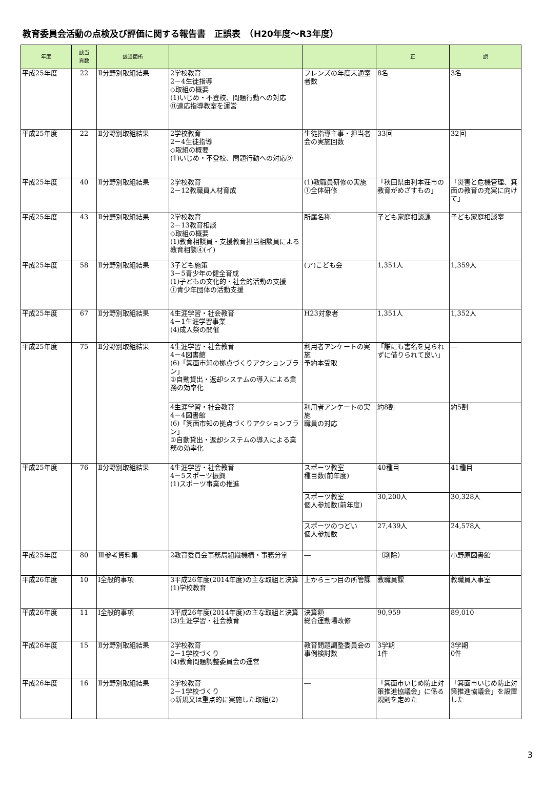教育委員会活動の点検及び評価に関する報告書　正誤表　（H20年度～R3年度）
| 年度 | 該当 頁数 | 該当箇所 | | | 正 | 誤 |
| --- | --- | --- | --- | --- | --- | --- |
| 平成25年度 | 22 | Ⅱ分野別取組結果 | 2学校教育 2－4生徒指導 ◇取組の概要 (1)いじめ・不登校、問題行動への対応 ⑪適応指導教室を運営 | フレンズの年度末通室者数 | 8名 | 3名 |
| 平成25年度 | 22 | Ⅱ分野別取組結果 | 2学校教育 2－4生徒指導 ◇取組の概要 (1)いじめ・不登校、問題行動への対応⑨ | 生徒指導主事・担当者会の実施回数 | 33回 | 32回 |
| 平成25年度 | 40 | Ⅱ分野別取組結果 | 2学校教育 2－12教職員人材育成 | (1)教職員研修の実施 ①全体研修 | 「秋田県由利本荘市の教育がめざすもの」 | 「災害と危機管理、箕面の教育の充実に向けて」 |
| 平成25年度 | 43 | Ⅱ分野別取組結果 | 2学校教育 2－13教育相談 ◇取組の概要 (1)教育相談員・支援教育担当相談員による教育相談④(イ) | 所属名称 | 子ども家庭相談課 | 子ども家庭相談室 |
| 平成25年度 | 58 | Ⅱ分野別取組結果 | 3子ども施策 3－5青少年の健全育成 (1)子どもの文化的・社会的活動の支援 ①青少年団体の活動支援 | (ア)こども会 | 1,351人 | 1,359人 |
| 平成25年度 | 67 | Ⅱ分野別取組結果 | 4生涯学習・社会教育 4－1生涯学習事業 (4)成人祭の開催 | H23対象者 | 1,351人 | 1,352人 |
| 平成25年度 | 75 | Ⅱ分野別取組結果 | 4生涯学習・社会教育 4－4図書館 (6)「箕面市知の拠点づくりアクションプラン」 ①自動貸出・返却システムの導入による業務の効率化 | 利用者アンケートの実施 予約本受取 | 「誰にも書名を見られずに借りられて良い」 | ― |
| | | | 4生涯学習・社会教育 4－4図書館 (6)「箕面市知の拠点づくりアクションプラン」 ①自動貸出・返却システムの導入による業務の効率化 | 利用者アンケートの実施 職員の対応 | 約8割 | 約5割 |
| 平成25年度 | 76 | Ⅱ分野別取組結果 | 4生涯学習・社会教育 4－5スポーツ振興 (1)スポーツ事業の推進 | スポーツ教室 種目数(前年度) | 40種目 | 41種目 |
| | | | | スポーツ教室 個人参加数(前年度) | 30,200人 | 30,328人 |
| | | | | スポーツのつどい 個人参加数 | 27,439人 | 24,578人 |
| 平成25年度 | 80 | Ⅲ参考資料集 | 2教育委員会事務局組織機構・事務分掌 | ― | （削除） | 小野原図書館 |
| 平成26年度 | 10 | Ⅰ全般的事項 | 3平成26年度(2014年度)の主な取組と決算 (1)学校教育 | 上から三つ目の所管課 | 教職員課 | 教職員人事室 |
| 平成26年度 | 11 | Ⅰ全般的事項 | 3平成26年度(2014年度)の主な取組と決算 (3)生涯学習・社会教育 | 決算額 総合運動場改修 | 90,959 | 89,010 |
| 平成26年度 | 15 | Ⅱ分野別取組結果 | 2学校教育 2－1学校づくり (4)教育問題調整委員会の運営 | 教育問題調整委員会の事例検討数 | 3学期 1件 | 3学期 0件 |
| 平成26年度 | 16 | Ⅱ分野別取組結果 | 2学校教育 2－1学校づくり ◇新規又は重点的に実施した取組(2) | ― | 「箕面市いじめ防止対策推進協議会」に係る規則を定めた | 「箕面市いじめ防止対策推進協議会」を設置した |
3